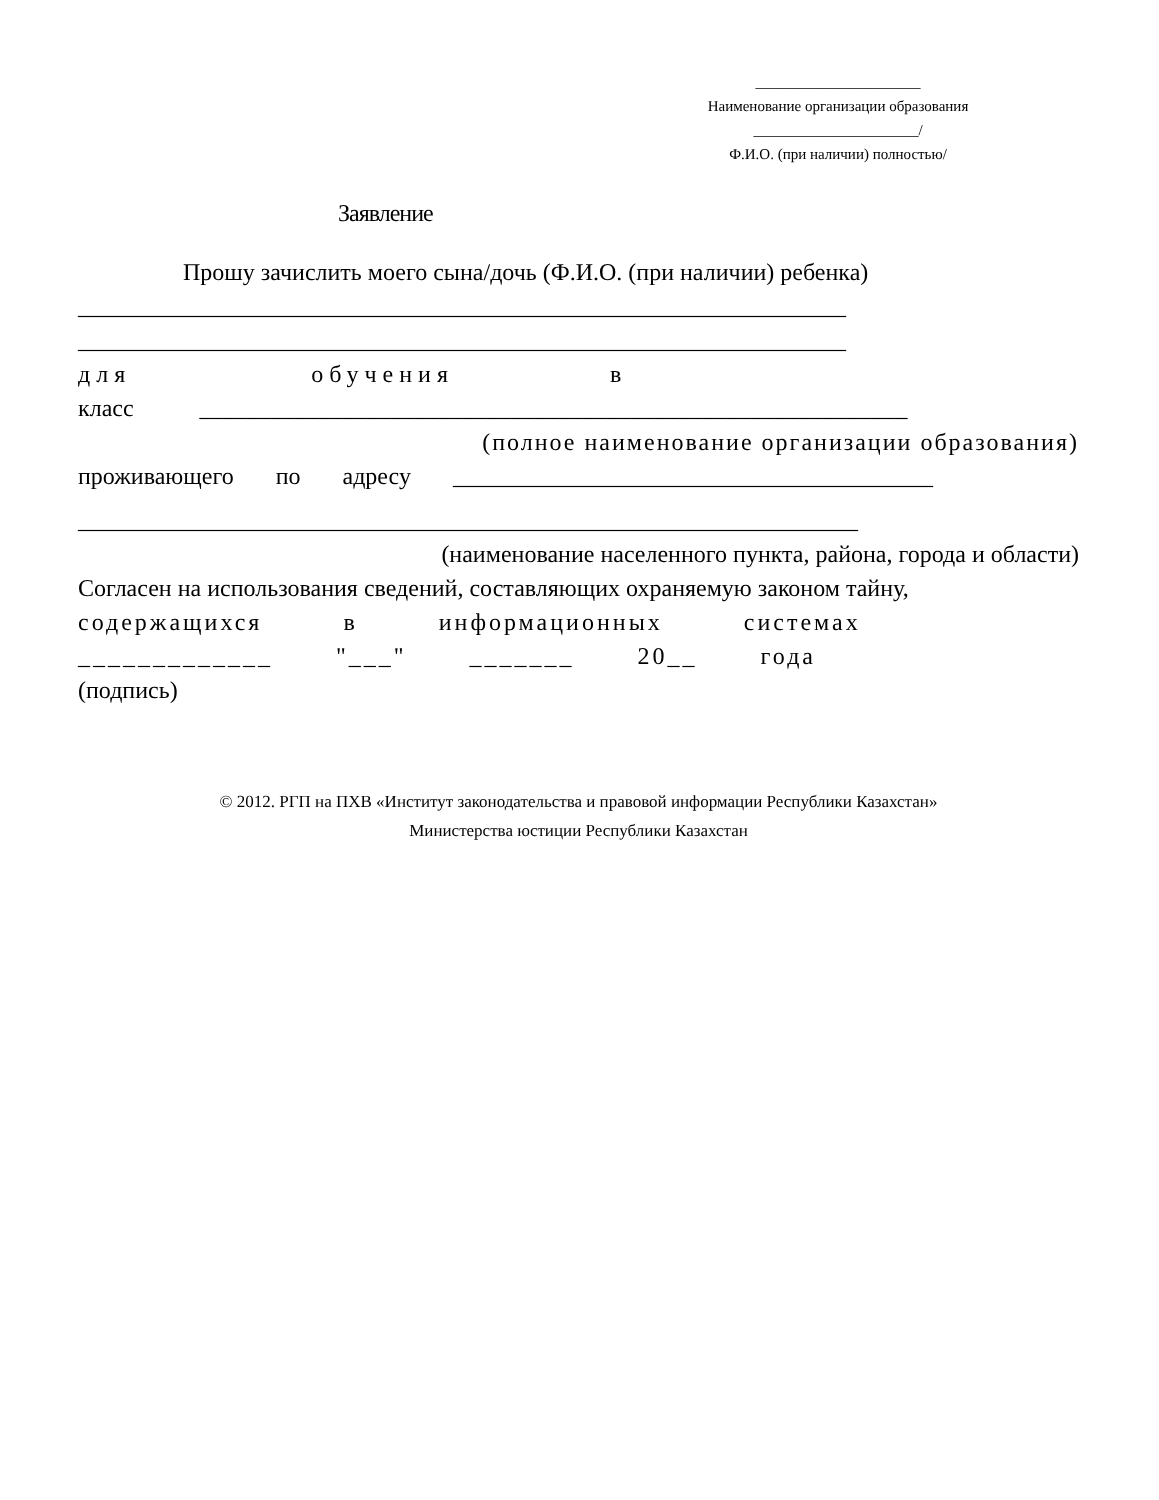______________________
Наименование организации образования
______________________/
Ф.И.О. (при наличии) полностью/
Заявление
Прошу зачислить моего сына/дочь (Ф.И.О. (при наличии) ребенка)
________________________________________________________________
________________________________________________________________
для обучения в
класс ___________________________________________________________
(полное наименование организации образования)
проживающего по адресу ________________________________________
_________________________________________________________________
(наименование населенного пункта, района, города и области)
Согласен на использования сведений, составляющих охраняемую законом тайну,
содержащихся в информационных системах
_____________ "___" _______ 20__ года
(подпись)
© 2012. РГП на ПХВ «Институт законодательства и правовой информации Республики Казахстан»
Министерства юстиции Республики Казахстан